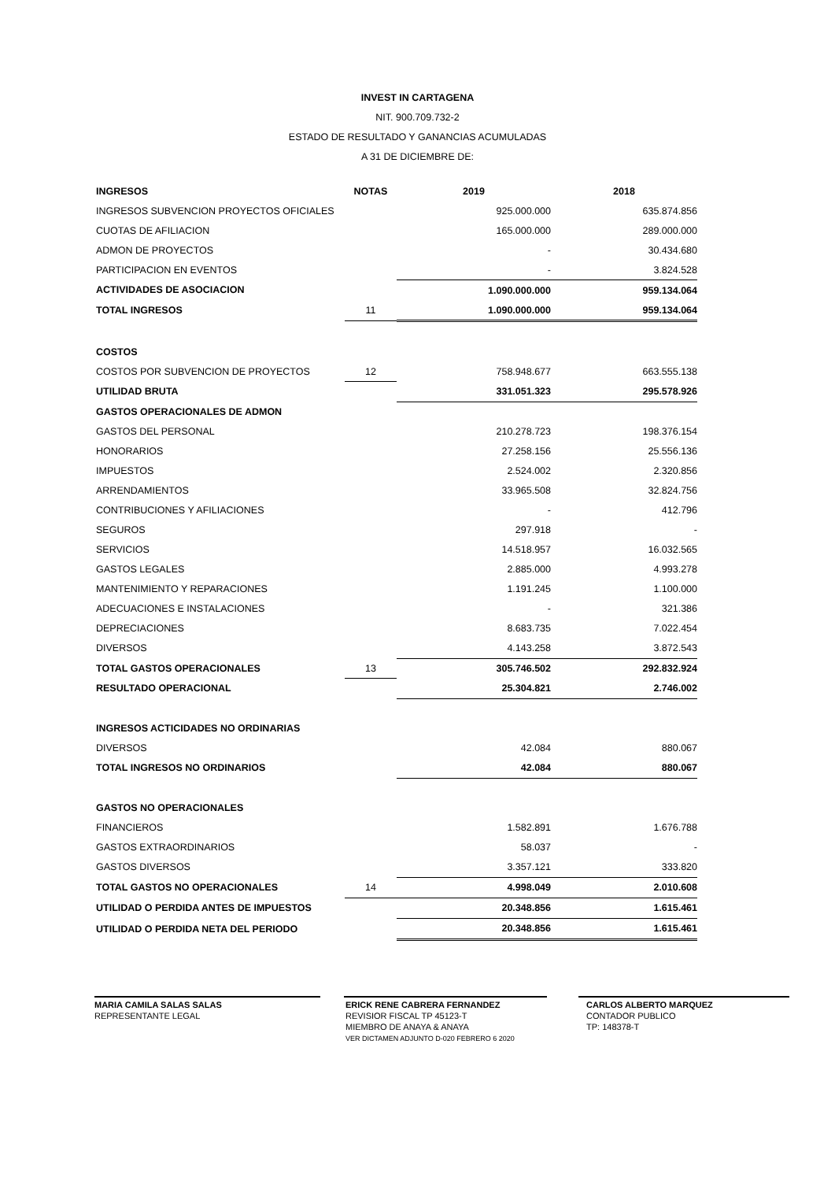INVEST IN CARTAGENA
NIT. 900.709.732-2
ESTADO DE RESULTADO Y GANANCIAS ACUMULADAS
A 31 DE DICIEMBRE DE:
| INGRESOS | NOTAS | 2019 | 2018 |
| --- | --- | --- | --- |
| INGRESOS SUBVENCION PROYECTOS OFICIALES | | 925.000.000 | 635.874.856 |
| CUOTAS DE AFILIACION | | 165.000.000 | 289.000.000 |
| ADMON DE PROYECTOS | | - | 30.434.680 |
| PARTICIPACION EN EVENTOS | | - | 3.824.528 |
| ACTIVIDADES DE ASOCIACION | | 1.090.000.000 | 959.134.064 |
| TOTAL INGRESOS | 11 | 1.090.000.000 | 959.134.064 |
| COSTOS | | | |
| COSTOS POR SUBVENCION DE PROYECTOS | 12 | 758.948.677 | 663.555.138 |
| UTILIDAD BRUTA | | 331.051.323 | 295.578.926 |
| GASTOS OPERACIONALES DE ADMON | | | |
| GASTOS DEL PERSONAL | | 210.278.723 | 198.376.154 |
| HONORARIOS | | 27.258.156 | 25.556.136 |
| IMPUESTOS | | 2.524.002 | 2.320.856 |
| ARRENDAMIENTOS | | 33.965.508 | 32.824.756 |
| CONTRIBUCIONES Y AFILIACIONES | | - | 412.796 |
| SEGUROS | | 297.918 | - |
| SERVICIOS | | 14.518.957 | 16.032.565 |
| GASTOS LEGALES | | 2.885.000 | 4.993.278 |
| MANTENIMIENTO Y REPARACIONES | | 1.191.245 | 1.100.000 |
| ADECUACIONES E INSTALACIONES | | - | 321.386 |
| DEPRECIACIONES | | 8.683.735 | 7.022.454 |
| DIVERSOS | | 4.143.258 | 3.872.543 |
| TOTAL GASTOS OPERACIONALES | 13 | 305.746.502 | 292.832.924 |
| RESULTADO OPERACIONAL | | 25.304.821 | 2.746.002 |
| INGRESOS ACTICIDADES NO ORDINARIAS | | | |
| DIVERSOS | | 42.084 | 880.067 |
| TOTAL INGRESOS NO ORDINARIOS | | 42.084 | 880.067 |
| GASTOS NO OPERACIONALES | | | |
| FINANCIEROS | | 1.582.891 | 1.676.788 |
| GASTOS EXTRAORDINARIOS | | 58.037 | - |
| GASTOS DIVERSOS | | 3.357.121 | 333.820 |
| TOTAL GASTOS NO OPERACIONALES | 14 | 4.998.049 | 2.010.608 |
| UTILIDAD O PERDIDA ANTES DE IMPUESTOS | | 20.348.856 | 1.615.461 |
| UTILIDAD O PERDIDA NETA DEL PERIODO | | 20.348.856 | 1.615.461 |
MARIA CAMILA SALAS SALAS
REPRESENTANTE LEGAL
ERICK RENE CABRERA FERNANDEZ
REVISIOR FISCAL TP 45123-T
MIEMBRO DE ANAYA & ANAYA
VER DICTAMEN ADJUNTO D-020 FEBRERO 6 2020
CARLOS ALBERTO MARQUEZ
CONTADOR PUBLICO
TP: 148378-T